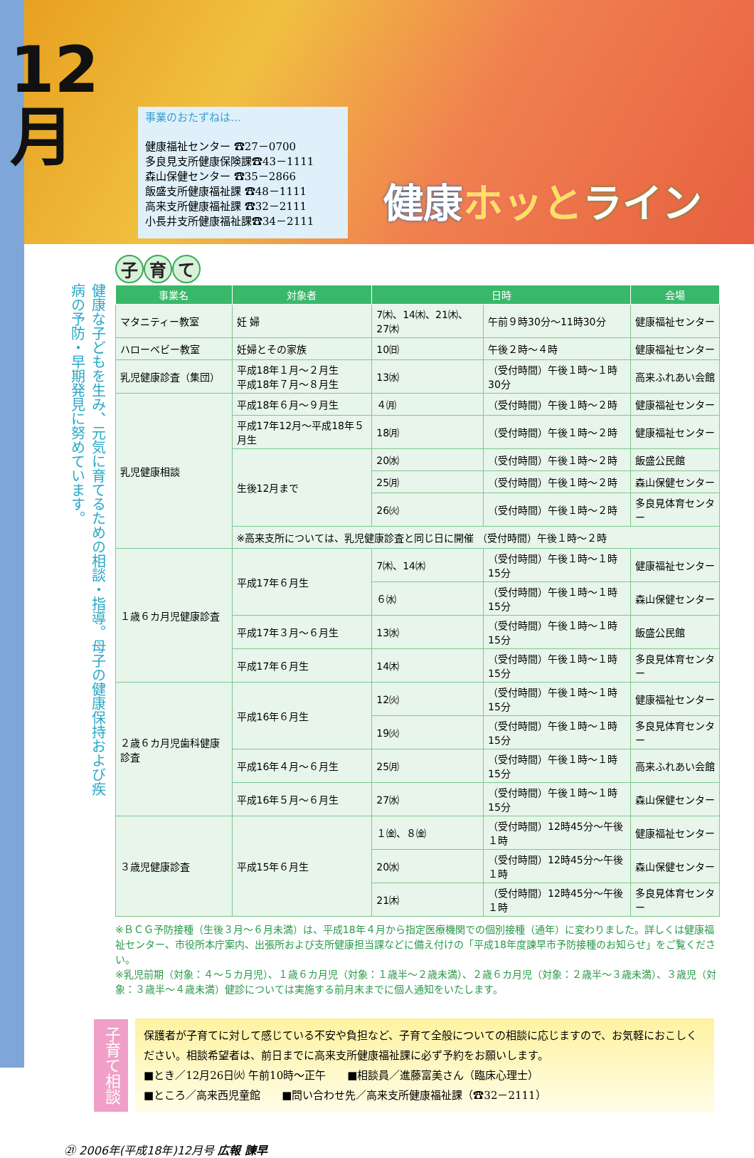12
月
事業のおたずねは…
健康福祉センター ☎27－0700
多良見支所健康保険課☎43－1111
森山保健センター ☎35－2866
飯盛支所健康福祉課 ☎48－1111
高来支所健康福祉課 ☎32－2111
小長井支所健康福祉課☎34－2111
健康ホッと ライン
健康な子どもを生み、元気に育てるための相談・指導。母子の健康保持および疾病の予防・早期発見に努めています。
子 育 て
| 事業名 | 対象者 | 日時 | | 会場 |
| --- | --- | --- | --- | --- |
| マタニティー教室 | 妊 婦 | 7㈭、14㈭、21㈭、27㈭ | 午前９時30分～11時30分 | 健康福祉センター |
| ハローベビー教室 | 妊婦とその家族 | 10㈰ | 午後２時～４時 | 健康福祉センター |
| 乳児健康診査（集団） | 平成18年１月～２月生 平成18年７月～８月生 | 13㈬ | （受付時間）午後１時～１時30分 | 高来ふれあい会館 |
| 乳児健康相談 | 平成18年６月～９月生 | ４㈪ | （受付時間）午後１時～２時 | 健康福祉センター |
| | 平成17年12月～平成18年５月生 | 18㈪ | （受付時間）午後１時～２時 | 健康福祉センター |
| | 生後12月まで | 20㈬ | （受付時間）午後１時～２時 | 飯盛公民館 |
| | | 25㈪ | （受付時間）午後１時～２時 | 森山保健センター |
| | | 26㈫ | （受付時間）午後１時～２時 | 多良見体育センター |
| | ※高来支所については、乳児健康診査と同じ日に開催 （受付時間）午後１時～２時 | | | |
| １歳６カ月児健康診査 | 平成17年６月生 | 7㈭、14㈭ | （受付時間）午後１時～１時15分 | 健康福祉センター |
| | | ６㈬ | （受付時間）午後１時～１時15分 | 森山保健センター |
| | 平成17年３月～６月生 | 13㈬ | （受付時間）午後１時～１時15分 | 飯盛公民館 |
| | 平成17年６月生 | 14㈭ | （受付時間）午後１時～１時15分 | 多良見体育センター |
| ２歳６カ月児歯科健康診査 | 平成16年６月生 | 12㈫ | （受付時間）午後１時～１時15分 | 健康福祉センター |
| | | 19㈫ | （受付時間）午後１時～１時15分 | 多良見体育センター |
| | 平成16年４月～６月生 | 25㈪ | （受付時間）午後１時～１時15分 | 高来ふれあい会館 |
| | 平成16年５月～６月生 | 27㈬ | （受付時間）午後１時～１時15分 | 森山保健センター |
| ３歳児健康診査 | 平成15年６月生 | １㈮、８㈮ | （受付時間）12時45分～午後１時 | 健康福祉センター |
| | | 20㈬ | （受付時間）12時45分～午後１時 | 森山保健センター |
| | | 21㈭ | （受付時間）12時45分～午後１時 | 多良見体育センター |
※ＢＣＧ予防接種（生後３月～６月未満）は、平成18年４月から指定医療機関での個別接種（通年）に変わりました。詳しくは健康福祉センター、市役所本庁案内、出張所および支所健康担当課などに備え付けの「平成18年度諫早市予防接種のお知らせ」をご覧ください。
※乳児前期（対象：４～５カ月児）、１歳６カ月児（対象：１歳半～２歳未満）、２歳６カ月児（対象：２歳半～３歳未満）、３歳児（対象：３歳半～４歳未満）健診については実施する前月末までに個人通知をいたします。
子育て相談
保護者が子育てに対して感じている不安や負担など、子育て全般についての相談に応じますので、お気軽におこしください。相談希望者は、前日までに高来支所健康福祉課に必ず予約をお願いします。
■とき／12月26日㈫ 午前10時～正午　　■相談員／進藤富美さん（臨床心理士）
■ところ／高来西児童館　　■問い合わせ先／高来支所健康福祉課（☎32－2111）
㉑ 2006年(平成18年)12月号 広報 諫早